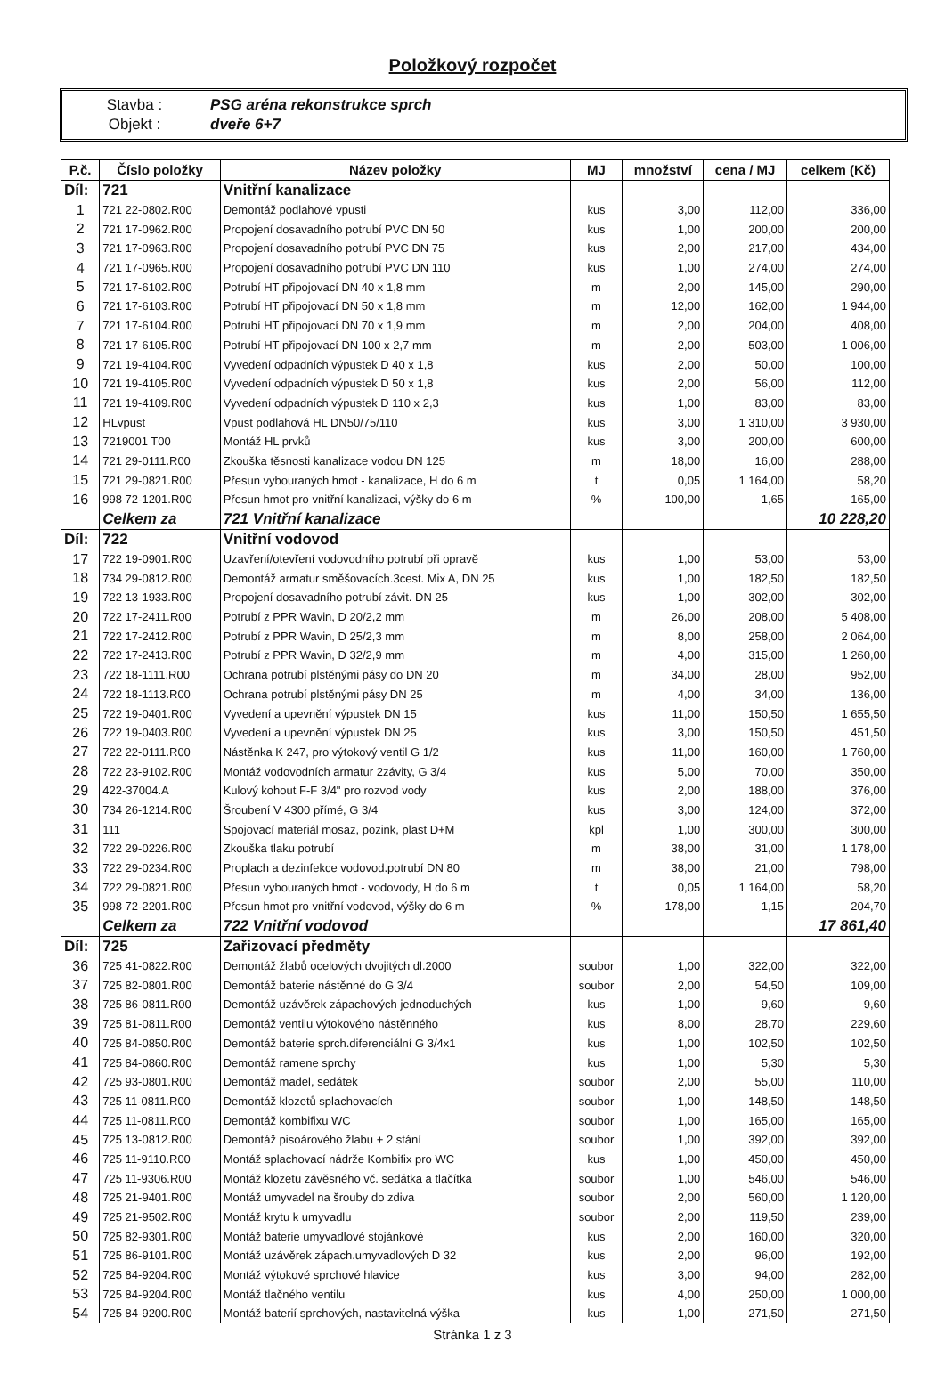Položkový rozpočet
| Stavba : | PSG aréna rekonstrukce sprch |
| Objekt : | dveře 6+7 |
| P.č. | Číslo položky | Název položky | MJ | množství | cena / MJ | celkem (Kč) |
| --- | --- | --- | --- | --- | --- | --- |
| Díl: | 721 | Vnitřní kanalizace | | | | |
| 1 | 721 22-0802.R00 | Demontáž podlahové vpusti | kus | 3,00 | 112,00 | 336,00 |
| 2 | 721 17-0962.R00 | Propojení dosavadního potrubí PVC DN 50 | kus | 1,00 | 200,00 | 200,00 |
| 3 | 721 17-0963.R00 | Propojení dosavadního potrubí PVC DN 75 | kus | 2,00 | 217,00 | 434,00 |
| 4 | 721 17-0965.R00 | Propojení dosavadního potrubí PVC DN 110 | kus | 1,00 | 274,00 | 274,00 |
| 5 | 721 17-6102.R00 | Potrubí HT připojovací DN 40 x 1,8 mm | m | 2,00 | 145,00 | 290,00 |
| 6 | 721 17-6103.R00 | Potrubí HT připojovací DN 50 x 1,8 mm | m | 12,00 | 162,00 | 1 944,00 |
| 7 | 721 17-6104.R00 | Potrubí HT připojovací DN 70 x 1,9 mm | m | 2,00 | 204,00 | 408,00 |
| 8 | 721 17-6105.R00 | Potrubí HT připojovací DN 100 x 2,7 mm | m | 2,00 | 503,00 | 1 006,00 |
| 9 | 721 19-4104.R00 | Vyvedení odpadních výpustek D 40 x 1,8 | kus | 2,00 | 50,00 | 100,00 |
| 10 | 721 19-4105.R00 | Vyvedení odpadních výpustek D 50 x 1,8 | kus | 2,00 | 56,00 | 112,00 |
| 11 | 721 19-4109.R00 | Vyvedení odpadních výpustek D 110 x 2,3 | kus | 1,00 | 83,00 | 83,00 |
| 12 | HLvpust | Vpust podlahová HL DN50/75/110 | kus | 3,00 | 1 310,00 | 3 930,00 |
| 13 | 7219001 T00 | Montáž HL prvků | kus | 3,00 | 200,00 | 600,00 |
| 14 | 721 29-0111.R00 | Zkouška těsnosti kanalizace vodou DN 125 | m | 18,00 | 16,00 | 288,00 |
| 15 | 721 29-0821.R00 | Přesun vybouraných hmot - kanalizace, H do 6 m | t | 0,05 | 1 164,00 | 58,20 |
| 16 | 998 72-1201.R00 | Přesun hmot pro vnitřní kanalizaci, výšky do 6 m | % | 100,00 | 1,65 | 165,00 |
| | Celkem za | 721 Vnitřní kanalizace | | | | 10 228,20 |
| Díl: | 722 | Vnitřní vodovod | | | | |
| 17 | 722 19-0901.R00 | Uzavření/otevření vodovodního potrubí při opravě | kus | 1,00 | 53,00 | 53,00 |
| 18 | 734 29-0812.R00 | Demontáž armatur směšovacích.3cest. Mix A, DN 25 | kus | 1,00 | 182,50 | 182,50 |
| 19 | 722 13-1933.R00 | Propojení dosavadního potrubí závit. DN 25 | kus | 1,00 | 302,00 | 302,00 |
| 20 | 722 17-2411.R00 | Potrubí z PPR Wavin, D 20/2,2 mm | m | 26,00 | 208,00 | 5 408,00 |
| 21 | 722 17-2412.R00 | Potrubí z PPR Wavin, D 25/2,3 mm | m | 8,00 | 258,00 | 2 064,00 |
| 22 | 722 17-2413.R00 | Potrubí z PPR Wavin, D 32/2,9 mm | m | 4,00 | 315,00 | 1 260,00 |
| 23 | 722 18-1111.R00 | Ochrana potrubí plstěnými pásy do DN 20 | m | 34,00 | 28,00 | 952,00 |
| 24 | 722 18-1113.R00 | Ochrana potrubí plstěnými pásy DN 25 | m | 4,00 | 34,00 | 136,00 |
| 25 | 722 19-0401.R00 | Vyvedení a upevnění výpustek DN 15 | kus | 11,00 | 150,50 | 1 655,50 |
| 26 | 722 19-0403.R00 | Vyvedení a upevnění výpustek DN 25 | kus | 3,00 | 150,50 | 451,50 |
| 27 | 722 22-0111.R00 | Nástěnka K 247, pro výtokový ventil G 1/2 | kus | 11,00 | 160,00 | 1 760,00 |
| 28 | 722 23-9102.R00 | Montáž vodovodních armatur 2závity, G 3/4 | kus | 5,00 | 70,00 | 350,00 |
| 29 | 422-37004.A | Kulový kohout F-F 3/4" pro rozvod vody | kus | 2,00 | 188,00 | 376,00 |
| 30 | 734 26-1214.R00 | Šroubení V 4300 přímé, G 3/4 | kus | 3,00 | 124,00 | 372,00 |
| 31 | 111 | Spojovací materiál mosaz, pozink, plast D+M | kpl | 1,00 | 300,00 | 300,00 |
| 32 | 722 29-0226.R00 | Zkouška tlaku potrubí | m | 38,00 | 31,00 | 1 178,00 |
| 33 | 722 29-0234.R00 | Proplach a dezinfekce vodovod.potrubí DN 80 | m | 38,00 | 21,00 | 798,00 |
| 34 | 722 29-0821.R00 | Přesun vybouraných hmot - vodovody, H do 6 m | t | 0,05 | 1 164,00 | 58,20 |
| 35 | 998 72-2201.R00 | Přesun hmot pro vnitřní vodovod, výšky do 6 m | % | 178,00 | 1,15 | 204,70 |
| | Celkem za | 722 Vnitřní vodovod | | | | 17 861,40 |
| Díl: | 725 | Zařizovací předměty | | | | |
| 36 | 725 41-0822.R00 | Demontáž žlabů ocelových dvojitých dl.2000 | soubor | 1,00 | 322,00 | 322,00 |
| 37 | 725 82-0801.R00 | Demontáž baterie nástěnné do G 3/4 | soubor | 2,00 | 54,50 | 109,00 |
| 38 | 725 86-0811.R00 | Demontáž uzávěrek zápachových jednoduchých | kus | 1,00 | 9,60 | 9,60 |
| 39 | 725 81-0811.R00 | Demontáž ventilu výtokového nástěnného | kus | 8,00 | 28,70 | 229,60 |
| 40 | 725 84-0850.R00 | Demontáž baterie sprch.diferenciální G 3/4x1 | kus | 1,00 | 102,50 | 102,50 |
| 41 | 725 84-0860.R00 | Demontáž ramene sprchy | kus | 1,00 | 5,30 | 5,30 |
| 42 | 725 93-0801.R00 | Demontáž madel, sedátek | soubor | 2,00 | 55,00 | 110,00 |
| 43 | 725 11-0811.R00 | Demontáž klozetů splachovacích | soubor | 1,00 | 148,50 | 148,50 |
| 44 | 725 11-0811.R00 | Demontáž kombifixu WC | soubor | 1,00 | 165,00 | 165,00 |
| 45 | 725 13-0812.R00 | Demontáž pisoárového žlabu + 2 stání | soubor | 1,00 | 392,00 | 392,00 |
| 46 | 725 11-9110.R00 | Montáž splachovací nádrže Kombifix pro WC | kus | 1,00 | 450,00 | 450,00 |
| 47 | 725 11-9306.R00 | Montáž klozetu závěsného vč. sedátka a tlačítka | soubor | 1,00 | 546,00 | 546,00 |
| 48 | 725 21-9401.R00 | Montáž umyvadel na šrouby do zdiva | soubor | 2,00 | 560,00 | 1 120,00 |
| 49 | 725 21-9502.R00 | Montáž krytu k umyvadlu | soubor | 2,00 | 119,50 | 239,00 |
| 50 | 725 82-9301.R00 | Montáž baterie umyvadlové stojánkové | kus | 2,00 | 160,00 | 320,00 |
| 51 | 725 86-9101.R00 | Montáž uzávěrek zápach.umyvadlových D 32 | kus | 2,00 | 96,00 | 192,00 |
| 52 | 725 84-9204.R00 | Montáž výtokové sprchové hlavice | kus | 3,00 | 94,00 | 282,00 |
| 53 | 725 84-9204.R00 | Montáž tlačného ventilu | kus | 4,00 | 250,00 | 1 000,00 |
| 54 | 725 84-9200.R00 | Montáž baterií sprchových, nastavitelná výška | kus | 1,00 | 271,50 | 271,50 |
Stránka 1 z 3